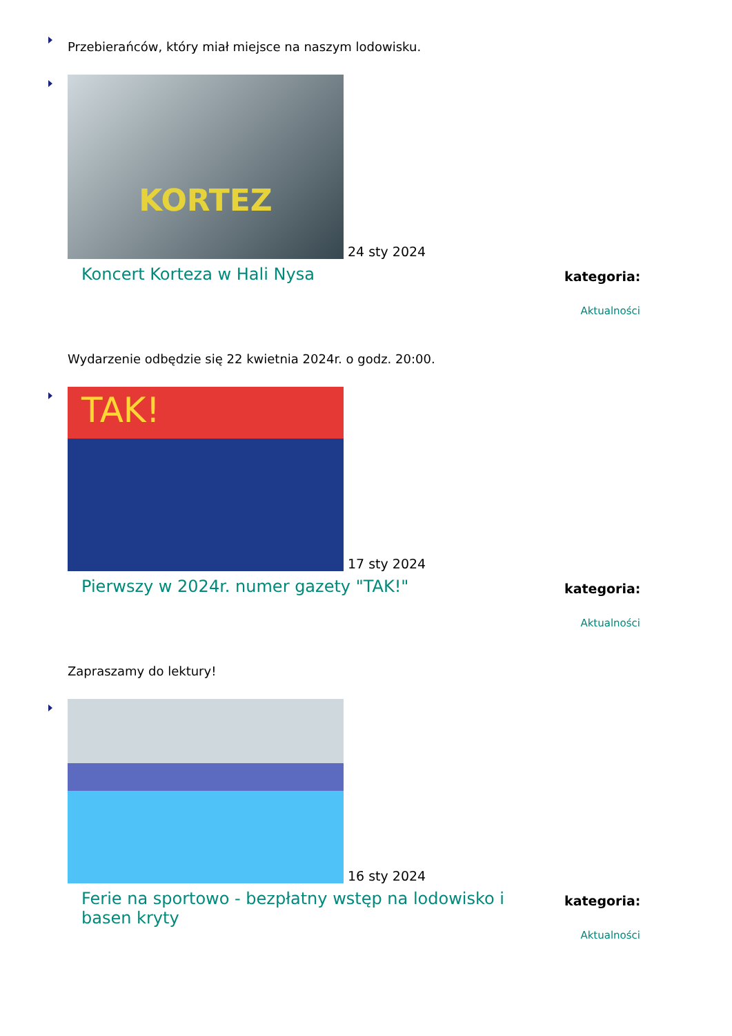Przebierańców, który miał miejsce na naszym lodowisku.
KORTEZ
24 sty 2024
Koncert Korteza w Hali Nysa
kategoria:
Aktualności
Wydarzenie odbędzie się 22 kwietnia 2024r. o godz. 20:00.
TAK!
17 sty 2024
Pierwszy w 2024r. numer gazety "TAK!"
kategoria:
Aktualności
Zapraszamy do lektury!
16 sty 2024
Ferie na sportowo - bezpłatny wstęp na lodowisko i basen kryty
kategoria:
Aktualności